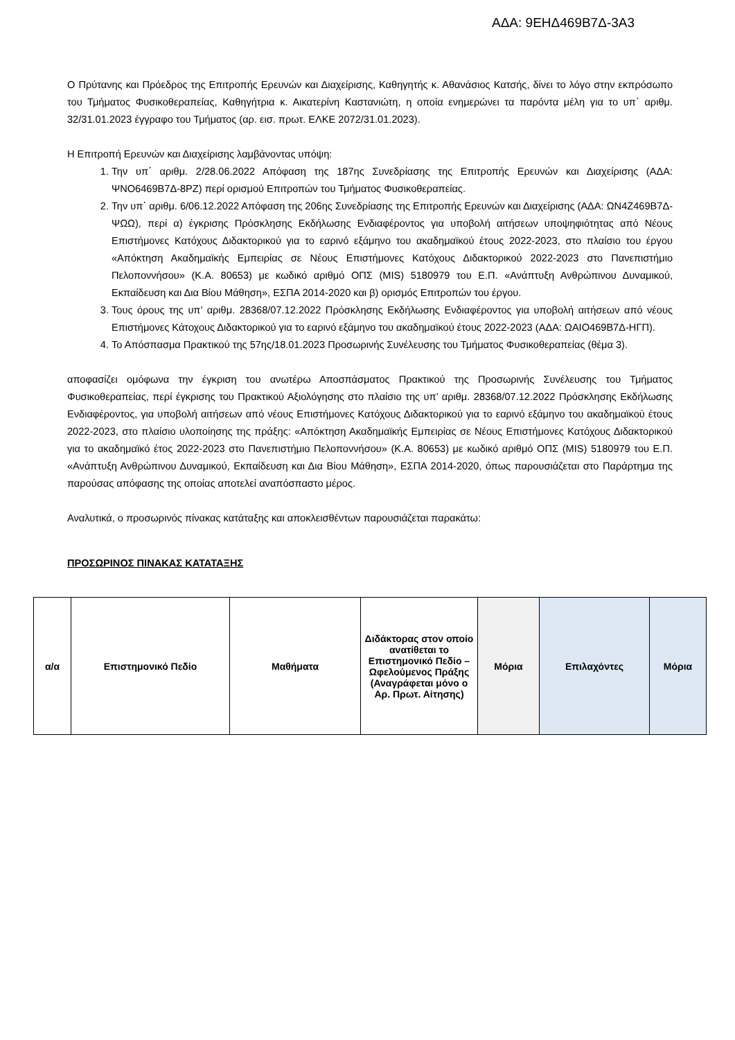ΑΔΑ: 9ΕΗΔ469Β7Δ-3Α3
Ο Πρύτανης και Πρόεδρος της Επιτροπής Ερευνών και Διαχείρισης, Καθηγητής κ. Αθανάσιος Κατσής, δίνει το λόγο στην εκπρόσωπο του Τμήματος Φυσικοθεραπείας, Καθηγήτρια κ. Αικατερίνη Καστανιώτη, η οποία ενημερώνει τα παρόντα μέλη για το υπ΄ αριθμ. 32/31.01.2023 έγγραφο του Τμήματος (αρ. εισ. πρωτ. ΕΛΚΕ 2072/31.01.2023).
Η Επιτροπή Ερευνών και Διαχείρισης λαμβάνοντας υπόψη:
1. Την υπ΄ αριθμ. 2/28.06.2022 Απόφαση της 187ης Συνεδρίασης της Επιτροπής Ερευνών και Διαχείρισης (ΑΔΑ: ΨΝΟ6469Β7Δ-8ΡΖ) περί ορισμού Επιτροπών του Τμήματος Φυσικοθεραπείας.
2. Την υπ΄ αριθμ. 6/06.12.2022 Απόφαση της 206ης Συνεδρίασης της Επιτροπής Ερευνών και Διαχείρισης (ΑΔΑ: ΩΝ4Ζ469Β7Δ-ΨΩΩ), περί α) έγκρισης Πρόσκλησης Εκδήλωσης Ενδιαφέροντος για υποβολή αιτήσεων υποψηφιότητας από Νέους Επιστήμονες Κατόχους Διδακτορικού για το εαρινό εξάμηνο του ακαδημαϊκού έτους 2022-2023, στο πλαίσιο του έργου «Απόκτηση Ακαδημαϊκής Εμπειρίας σε Νέους Επιστήμονες Κατόχους Διδακτορικού 2022-2023 στο Πανεπιστήμιο Πελοποννήσου» (Κ.Α. 80653) με κωδικό αριθμό ΟΠΣ (MIS) 5180979 του Ε.Π. «Ανάπτυξη Ανθρώπινου Δυναμικού, Εκπαίδευση και Δια Βίου Μάθηση», ΕΣΠΑ 2014-2020 και β) ορισμός Επιτροπών του έργου.
3. Τους όρους της υπ’ αριθμ. 28368/07.12.2022 Πρόσκλησης Εκδήλωσης Ενδιαφέροντος για υποβολή αιτήσεων από νέους Επιστήμονες Κάτοχους Διδακτορικού για το εαρινό εξάμηνο του ακαδημαϊκού έτους 2022-2023 (ΑΔΑ: ΩΑΙΟ469Β7Δ-ΗΓΠ).
4. Το Απόσπασμα Πρακτικού της 57ης/18.01.2023 Προσωρινής Συνέλευσης του Τμήματος Φυσικοθεραπείας (θέμα 3).
αποφασίζει ομόφωνα την έγκριση του ανωτέρω Αποσπάσματος Πρακτικού της Προσωρινής Συνέλευσης του Τμήματος Φυσικοθεραπείας, περί έγκρισης του Πρακτικού Αξιολόγησης στο πλαίσιο της υπ’ αριθμ. 28368/07.12.2022 Πρόσκλησης Εκδήλωσης Ενδιαφέροντος, για υποβολή αιτήσεων από νέους Επιστήμονες Κατόχους Διδακτορικού για το εαρινό εξάμηνο του ακαδημαϊκού έτους 2022-2023, στο πλαίσιο υλοποίησης της πράξης: «Απόκτηση Ακαδημαϊκής Εμπειρίας σε Νέους Επιστήμονες Κατόχους Διδακτορικού για το ακαδημαϊκό έτος 2022-2023 στο Πανεπιστήμιο Πελοποννήσου» (Κ.Α. 80653) με κωδικό αριθμό ΟΠΣ (MIS) 5180979 του Ε.Π. «Ανάπτυξη Ανθρώπινου Δυναμικού, Εκπαίδευση και Δια Βίου Μάθηση», ΕΣΠΑ 2014-2020, όπως παρουσιάζεται στο Παράρτημα της παρούσας απόφασης της οποίας αποτελεί αναπόσπαστο μέρος.
Αναλυτικά, ο προσωρινός πίνακας κατάταξης και αποκλεισθέντων παρουσιάζεται παρακάτω:
ΠΡΟΣΩΡΙΝΟΣ ΠΙΝΑΚΑΣ ΚΑΤΑΤΑΞΗΣ
| α/α | Επιστημονικό Πεδίο | Μαθήματα | Διδάκτορας στον οποίο ανατίθεται το Επιστημονικό Πεδίο – Ωφελούμενος Πράξης (Αναγράφεται μόνο ο Αρ. Πρωτ. Αίτησης) | Μόρια | Επιλαχόντες | Μόρια |
| --- | --- | --- | --- | --- | --- | --- |